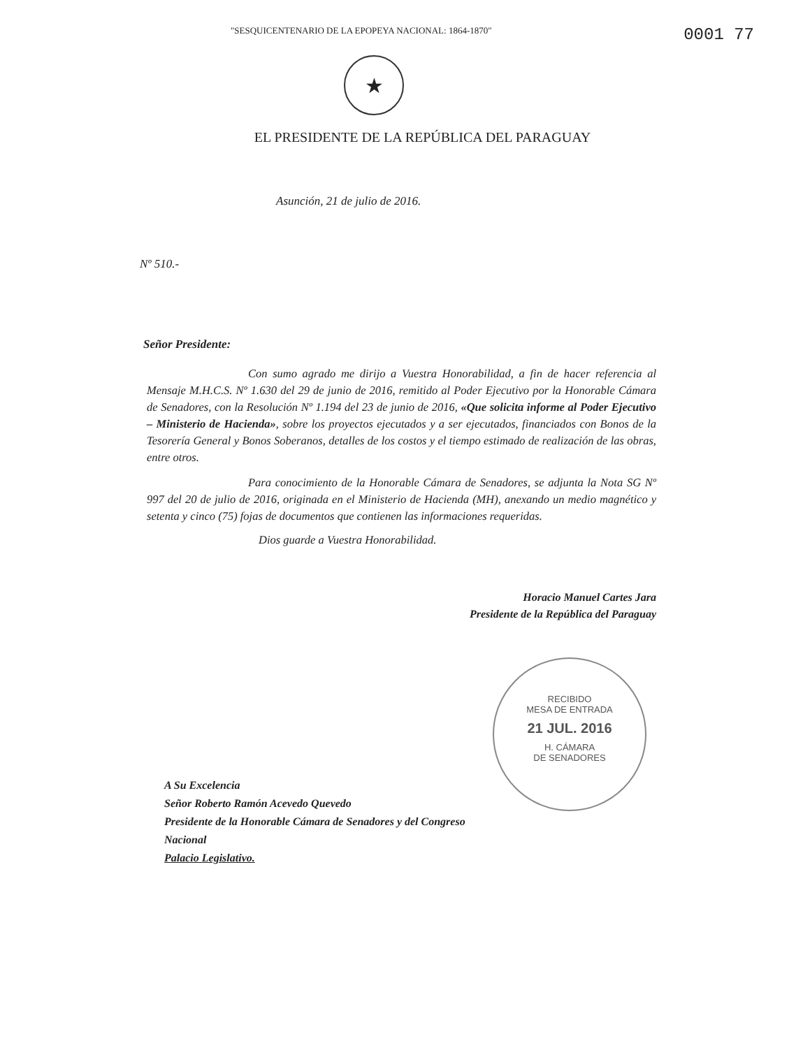"SESQUICENTENARIO DE LA EPOPEYA NACIONAL: 1864-1870"
0001 77
★
EL PRESIDENTE DE LA REPÚBLICA DEL PARAGUAY
Asunción, 21 de julio de 2016.
Nº 510.-
Señor Presidente:
Con sumo agrado me dirijo a Vuestra Honorabilidad, a fin de hacer referencia al Mensaje M.H.C.S. Nº 1.630 del 29 de junio de 2016, remitido al Poder Ejecutivo por la Honorable Cámara de Senadores, con la Resolución Nº 1.194 del 23 de junio de 2016, «Que solicita informe al Poder Ejecutivo – Ministerio de Hacienda», sobre los proyectos ejecutados y a ser ejecutados, financiados con Bonos de la Tesorería General y Bonos Soberanos, detalles de los costos y el tiempo estimado de realización de las obras, entre otros.
Para conocimiento de la Honorable Cámara de Senadores, se adjunta la Nota SG Nº 997 del 20 de julio de 2016, originada en el Ministerio de Hacienda (MH), anexando un medio magnético y setenta y cinco (75) fojas de documentos que contienen las informaciones requeridas.
Dios guarde a Vuestra Honorabilidad.
Horacio Manuel Cartes Jara
Presidente de la República del Paraguay
A Su Excelencia
Señor Roberto Ramón Acevedo Quevedo
Presidente de la Honorable Cámara de Senadores y del Congreso Nacional
Palacio Legislativo.
RECIBIDO
MESA DE ENTRADA
21 JUL. 2016
H. CÁMARA
DE SENADORES